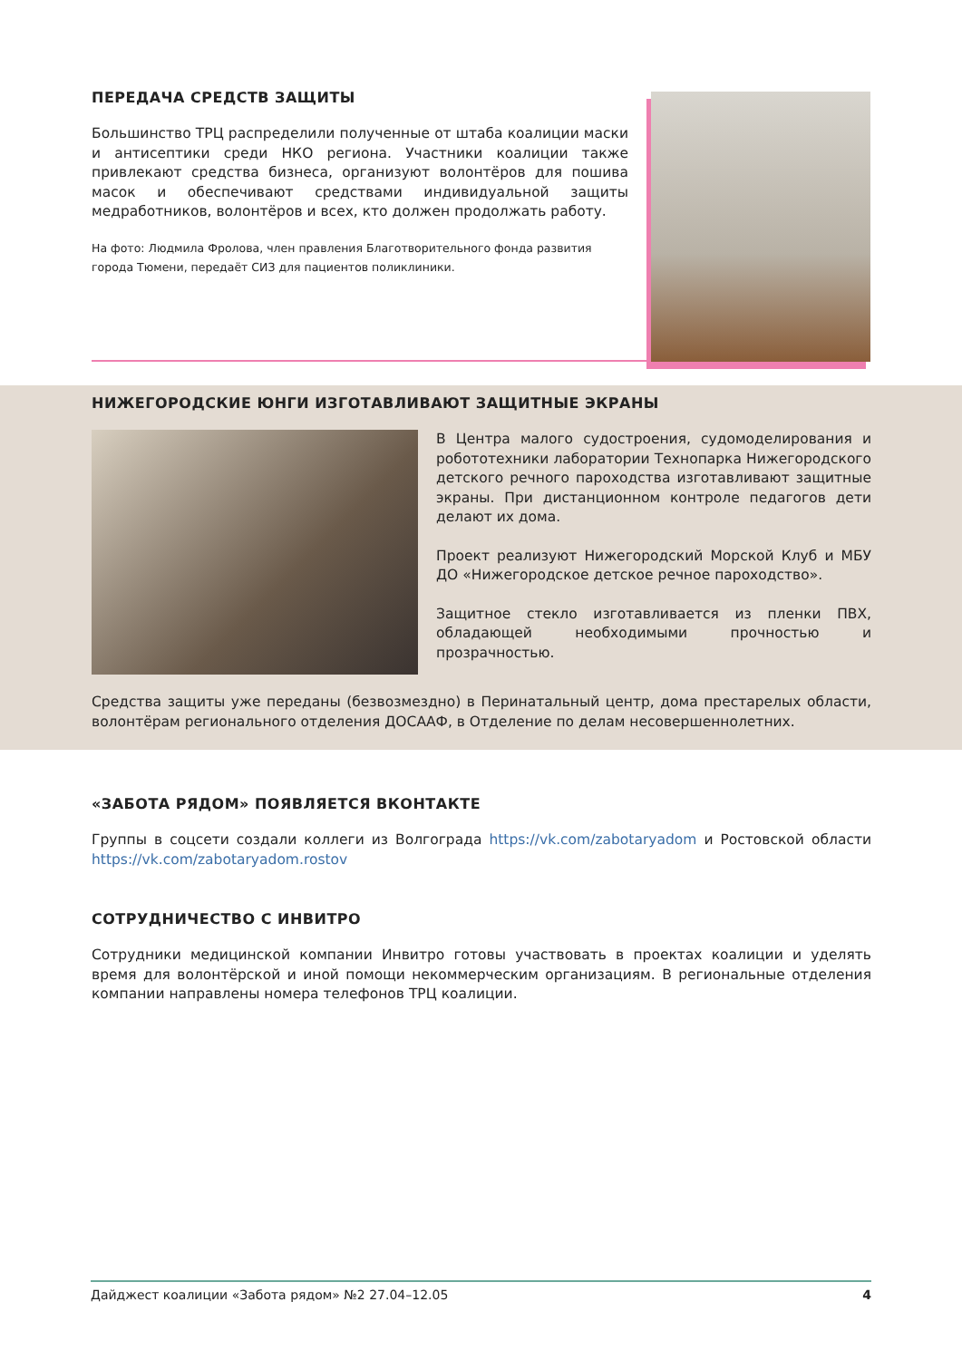ПЕРЕДАЧА СРЕДСТВ ЗАЩИТЫ
Большинство ТРЦ распределили полученные от штаба коалиции маски и антисептики среди НКО региона. Участники коалиции также привлекают средства бизнеса, организуют волонтёров для пошива масок и обеспечивают средствами индивидуальной защиты медработников, волонтёров и всех, кто должен продолжать работу.
На фото: Людмила Фролова, член правления Благотворительного фонда развития города Тюмени, передаёт СИЗ для пациентов поликлиники.
НИЖЕГОРОДСКИЕ ЮНГИ ИЗГОТАВЛИВАЮТ ЗАЩИТНЫЕ ЭКРАНЫ
В Центра малого судостроения, судомоделирования и робототехники лаборатории Технопарка Нижегородского детского речного пароходства изготавливают защитные экраны. При дистанционном контроле педагогов дети делают их дома.
Проект реализуют Нижегородский Морской Клуб и МБУ ДО «Нижегородское детское речное пароходство».
Защитное стекло изготавливается из пленки ПВХ, обладающей необходимыми прочностью и прозрачностью.
Средства защиты уже переданы (безвозмездно) в Перинатальный центр, дома престарелых области, волонтёрам регионального отделения ДОСААФ, в Отделение по делам несовершеннолетних.
«ЗАБОТА РЯДОМ» ПОЯВЛЯЕТСЯ ВКОНТАКТЕ
Группы в соцсети создали коллеги из Волгограда https://vk.com/zabotaryadom и Ростовской области https://vk.com/zabotaryadom.rostov
СОТРУДНИЧЕСТВО С ИНВИТРО
Сотрудники медицинской компании Инвитро готовы участвовать в проектах коалиции и уделять время для волонтёрской и иной помощи некоммерческим организациям. В региональные отделения компании направлены номера телефонов ТРЦ коалиции.
Дайджест коалиции «Забота рядом» №2 27.04–12.05 4